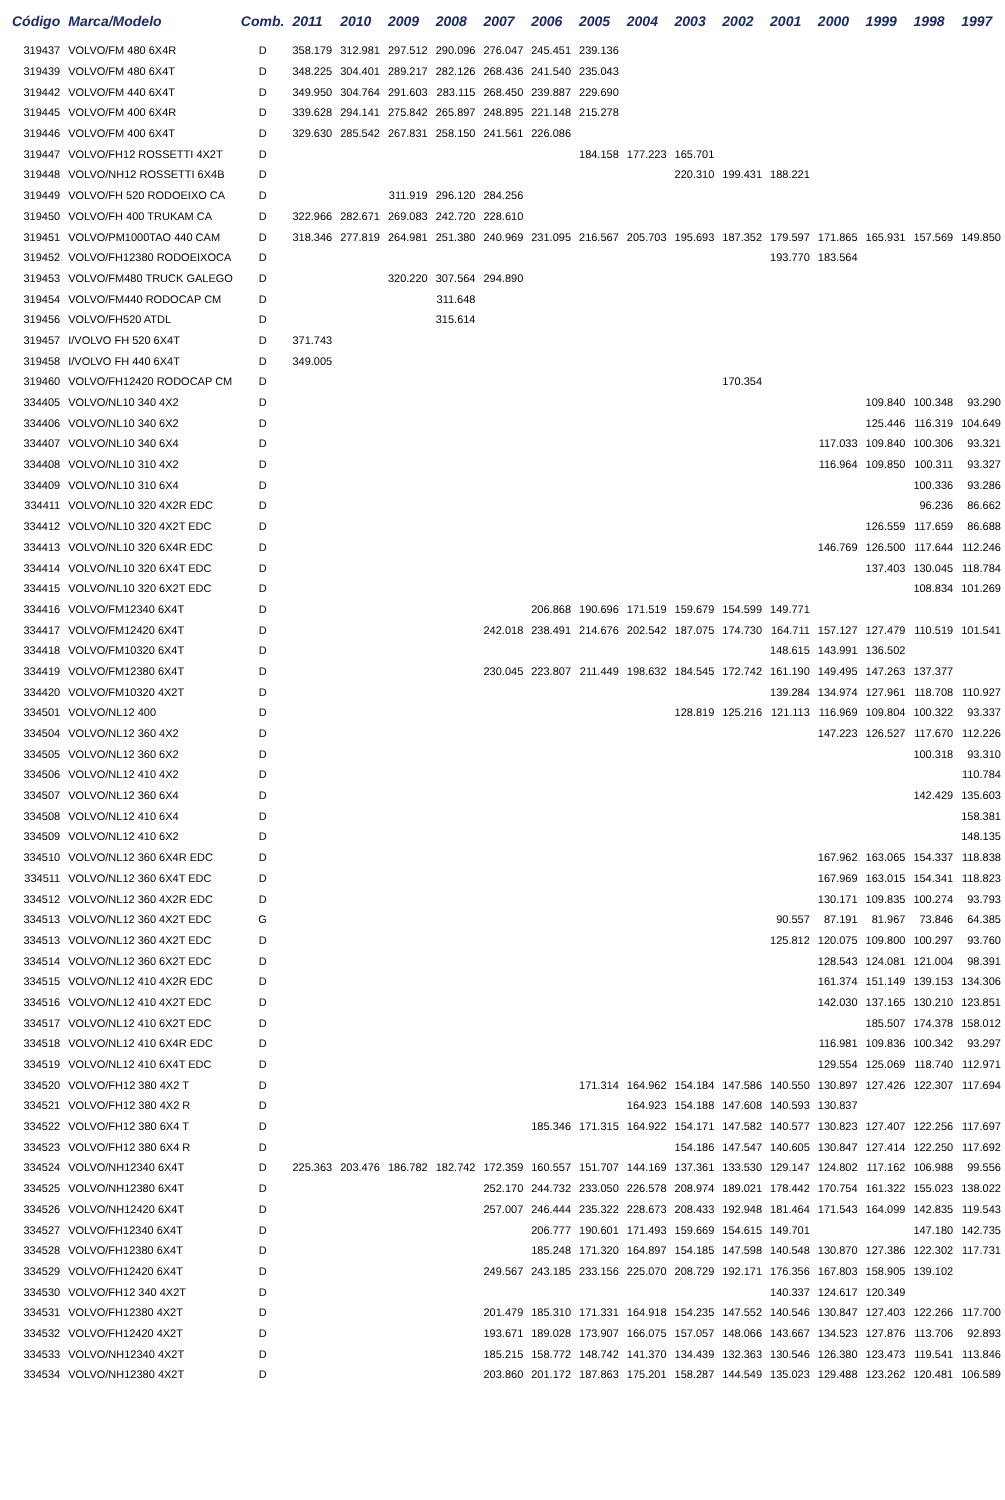| Código | Marca/Modelo | Comb. | 2011 | 2010 | 2009 | 2008 | 2007 | 2006 | 2005 | 2004 | 2003 | 2002 | 2001 | 2000 | 1999 | 1998 | 1997 |
| --- | --- | --- | --- | --- | --- | --- | --- | --- | --- | --- | --- | --- | --- | --- | --- | --- | --- |
| 319437 | VOLVO/FM 480 6X4R | D | 358.179 | 312.981 | 297.512 | 290.096 | 276.047 | 245.451 | 239.136 | | | | | | | | |
| 319439 | VOLVO/FM 480 6X4T | D | 348.225 | 304.401 | 289.217 | 282.126 | 268.436 | 241.540 | 235.043 | | | | | | | | |
| 319442 | VOLVO/FM 440 6X4T | D | 349.950 | 304.764 | 291.603 | 283.115 | 268.450 | 239.887 | 229.690 | | | | | | | | |
| 319445 | VOLVO/FM 400 6X4R | D | 339.628 | 294.141 | 275.842 | 265.897 | 248.895 | 221.148 | 215.278 | | | | | | | | |
| 319446 | VOLVO/FM 400 6X4T | D | 329.630 | 285.542 | 267.831 | 258.150 | 241.561 | 226.086 | | | | | | | | | |
| 319447 | VOLVO/FH12 ROSSETTI 4X2T | D | | | | | | | 184.158 | 177.223 | 165.701 | | | | | | |
| 319448 | VOLVO/NH12 ROSSETTI 6X4B | D | | | | | | | | | 220.310 | 199.431 | 188.221 | | | | |
| 319449 | VOLVO/FH 520 RODOEIXO CA | D | | | 311.919 | 296.120 | 284.256 | | | | | | | | | | |
| 319450 | VOLVO/FH 400 TRUKAM CA | D | 322.966 | 282.671 | 269.083 | 242.720 | 228.610 | | | | | | | | | | |
| 319451 | VOLVO/PM1000TAO 440 CAM | D | 318.346 | 277.819 | 264.981 | 251.380 | 240.969 | 231.095 | 216.567 | 205.703 | 195.693 | 187.352 | 179.597 | 171.865 | 165.931 | 157.569 | 149.850 |
| 319452 | VOLVO/FH12380 RODOEIXOCA | D | | | | | | | | | | | 193.770 | 183.564 | | | |
| 319453 | VOLVO/FM480 TRUCK GALEGO | D | | | 320.220 | 307.564 | 294.890 | | | | | | | | | | |
| 319454 | VOLVO/FM440 RODOCAP CM | D | | | | 311.648 | | | | | | | | | | | |
| 319456 | VOLVO/FH520 ATDL | D | | | | 315.614 | | | | | | | | | | | |
| 319457 | I/VOLVO FH 520 6X4T | D | 371.743 | | | | | | | | | | | | | | |
| 319458 | I/VOLVO FH 440 6X4T | D | 349.005 | | | | | | | | | | | | | | |
| 319460 | VOLVO/FH12420 RODOCAP CM | D | | | | | | | | | | 170.354 | | | | | |
| 334405 | VOLVO/NL10 340 4X2 | D | | | | | | | | | | | | | 109.840 | 100.348 | 93.290 |
| 334406 | VOLVO/NL10 340 6X2 | D | | | | | | | | | | | | | 125.446 | 116.319 | 104.649 |
| 334407 | VOLVO/NL10 340 6X4 | D | | | | | | | | | | | | 117.033 | 109.840 | 100.306 | 93.321 |
| 334408 | VOLVO/NL10 310 4X2 | D | | | | | | | | | | | | 116.964 | 109.850 | 100.311 | 93.327 |
| 334409 | VOLVO/NL10 310 6X4 | D | | | | | | | | | | | | | | 100.336 | 93.286 |
| 334411 | VOLVO/NL10 320 4X2R EDC | D | | | | | | | | | | | | | | 96.236 | 86.662 |
| 334412 | VOLVO/NL10 320 4X2T EDC | D | | | | | | | | | | | | | 126.559 | 117.659 | 86.688 |
| 334413 | VOLVO/NL10 320 6X4R EDC | D | | | | | | | | | | | | 146.769 | 126.500 | 117.644 | 112.246 |
| 334414 | VOLVO/NL10 320 6X4T EDC | D | | | | | | | | | | | | | 137.403 | 130.045 | 118.784 |
| 334415 | VOLVO/NL10 320 6X2T EDC | D | | | | | | | | | | | | | | 108.834 | 101.269 |
| 334416 | VOLVO/FM12340 6X4T | D | | | | | | 206.868 | 190.696 | 171.519 | 159.679 | 154.599 | 149.771 | | | | |
| 334417 | VOLVO/FM12420 6X4T | D | | | | | 242.018 | 238.491 | 214.676 | 202.542 | 187.075 | 174.730 | 164.711 | 157.127 | 127.479 | 110.519 | 101.541 |
| 334418 | VOLVO/FM10320 6X4T | D | | | | | | | | | | | 148.615 | 143.991 | 136.502 | | |
| 334419 | VOLVO/FM12380 6X4T | D | | | | | 230.045 | 223.807 | 211.449 | 198.632 | 184.545 | 172.742 | 161.190 | 149.495 | 147.263 | 137.377 | |
| 334420 | VOLVO/FM10320 4X2T | D | | | | | | | | | | | 139.284 | 134.974 | 127.961 | 118.708 | 110.927 |
| 334501 | VOLVO/NL12 400 | D | | | | | | | | | 128.819 | 125.216 | 121.113 | 116.969 | 109.804 | 100.322 | 93.337 |
| 334504 | VOLVO/NL12 360 4X2 | D | | | | | | | | | | | | 147.223 | 126.527 | 117.670 | 112.226 |
| 334505 | VOLVO/NL12 360 6X2 | D | | | | | | | | | | | | | | 100.318 | 93.310 |
| 334506 | VOLVO/NL12 410 4X2 | D | | | | | | | | | | | | | | | 110.784 |
| 334507 | VOLVO/NL12 360 6X4 | D | | | | | | | | | | | | | | 142.429 | 135.603 |
| 334508 | VOLVO/NL12 410 6X4 | D | | | | | | | | | | | | | | | 158.381 |
| 334509 | VOLVO/NL12 410 6X2 | D | | | | | | | | | | | | | | | 148.135 |
| 334510 | VOLVO/NL12 360 6X4R EDC | D | | | | | | | | | | | | 167.962 | 163.065 | 154.337 | 118.838 |
| 334511 | VOLVO/NL12 360 6X4T EDC | D | | | | | | | | | | | | 167.969 | 163.015 | 154.341 | 118.823 |
| 334512 | VOLVO/NL12 360 4X2R EDC | D | | | | | | | | | | | | 130.171 | 109.835 | 100.274 | 93.793 |
| 334513 | VOLVO/NL12 360 4X2T EDC | G | | | | | | | | | | | 90.557 | 87.191 | 81.967 | 73.846 | 64.385 |
| 334513 | VOLVO/NL12 360 4X2T EDC | D | | | | | | | | | | | 125.812 | 120.075 | 109.800 | 100.297 | 93.760 |
| 334514 | VOLVO/NL12 360 6X2T EDC | D | | | | | | | | | | | | 128.543 | 124.081 | 121.004 | 98.391 |
| 334515 | VOLVO/NL12 410 4X2R EDC | D | | | | | | | | | | | | 161.374 | 151.149 | 139.153 | 134.306 |
| 334516 | VOLVO/NL12 410 4X2T EDC | D | | | | | | | | | | | | 142.030 | 137.165 | 130.210 | 123.851 |
| 334517 | VOLVO/NL12 410 6X2T EDC | D | | | | | | | | | | | | | 185.507 | 174.378 | 158.012 |
| 334518 | VOLVO/NL12 410 6X4R EDC | D | | | | | | | | | | | | 116.981 | 109.836 | 100.342 | 93.297 |
| 334519 | VOLVO/NL12 410 6X4T EDC | D | | | | | | | | | | | | 129.554 | 125.069 | 118.740 | 112.971 |
| 334520 | VOLVO/FH12 380 4X2 T | D | | | | | | | 171.314 | 164.962 | 154.184 | 147.586 | 140.550 | 130.897 | 127.426 | 122.307 | 117.694 |
| 334521 | VOLVO/FH12 380 4X2 R | D | | | | | | | | 164.923 | 154.188 | 147.608 | 140.593 | 130.837 | | | |
| 334522 | VOLVO/FH12 380 6X4 T | D | | | | | | 185.346 | 171.315 | 164.922 | 154.171 | 147.582 | 140.577 | 130.823 | 127.407 | 122.256 | 117.697 |
| 334523 | VOLVO/FH12 380 6X4 R | D | | | | | | | | | 154.186 | 147.547 | 140.605 | 130.847 | 127.414 | 122.250 | 117.692 |
| 334524 | VOLVO/NH12340 6X4T | D | 225.363 | 203.476 | 186.782 | 182.742 | 172.359 | 160.557 | 151.707 | 144.169 | 137.361 | 133.530 | 129.147 | 124.802 | 117.162 | 106.988 | 99.556 |
| 334525 | VOLVO/NH12380 6X4T | D | | | | | 252.170 | 244.732 | 233.050 | 226.578 | 208.974 | 189.021 | 178.442 | 170.754 | 161.322 | 155.023 | 138.022 |
| 334526 | VOLVO/NH12420 6X4T | D | | | | | 257.007 | 246.444 | 235.322 | 228.673 | 208.433 | 192.948 | 181.464 | 171.543 | 164.099 | 142.835 | 119.543 |
| 334527 | VOLVO/FH12340 6X4T | D | | | | | | 206.777 | 190.601 | 171.493 | 159.669 | 154.615 | 149.701 | | | 147.180 | 142.735 |
| 334528 | VOLVO/FH12380 6X4T | D | | | | | | 185.248 | 171.320 | 164.897 | 154.185 | 147.598 | 140.548 | 130.870 | 127.386 | 122.302 | 117.731 |
| 334529 | VOLVO/FH12420 6X4T | D | | | | | 249.567 | 243.185 | 233.156 | 225.070 | 208.729 | 192.171 | 176.356 | 167.803 | 158.905 | 139.102 | |
| 334530 | VOLVO/FH12 340 4X2T | D | | | | | | | | | | | 140.337 | 124.617 | 120.349 | | |
| 334531 | VOLVO/FH12380 4X2T | D | | | | | 201.479 | 185.310 | 171.331 | 164.918 | 154.235 | 147.552 | 140.546 | 130.847 | 127.403 | 122.266 | 117.700 |
| 334532 | VOLVO/FH12420 4X2T | D | | | | | 193.671 | 189.028 | 173.907 | 166.075 | 157.057 | 148.066 | 143.667 | 134.523 | 127.876 | 113.706 | 92.893 |
| 334533 | VOLVO/NH12340 4X2T | D | | | | | 185.215 | 158.772 | 148.742 | 141.370 | 134.439 | 132.363 | 130.546 | 126.380 | 123.473 | 119.541 | 113.846 |
| 334534 | VOLVO/NH12380 4X2T | D | | | | | 203.860 | 201.172 | 187.863 | 175.201 | 158.287 | 144.549 | 135.023 | 129.488 | 123.262 | 120.481 | 106.589 |